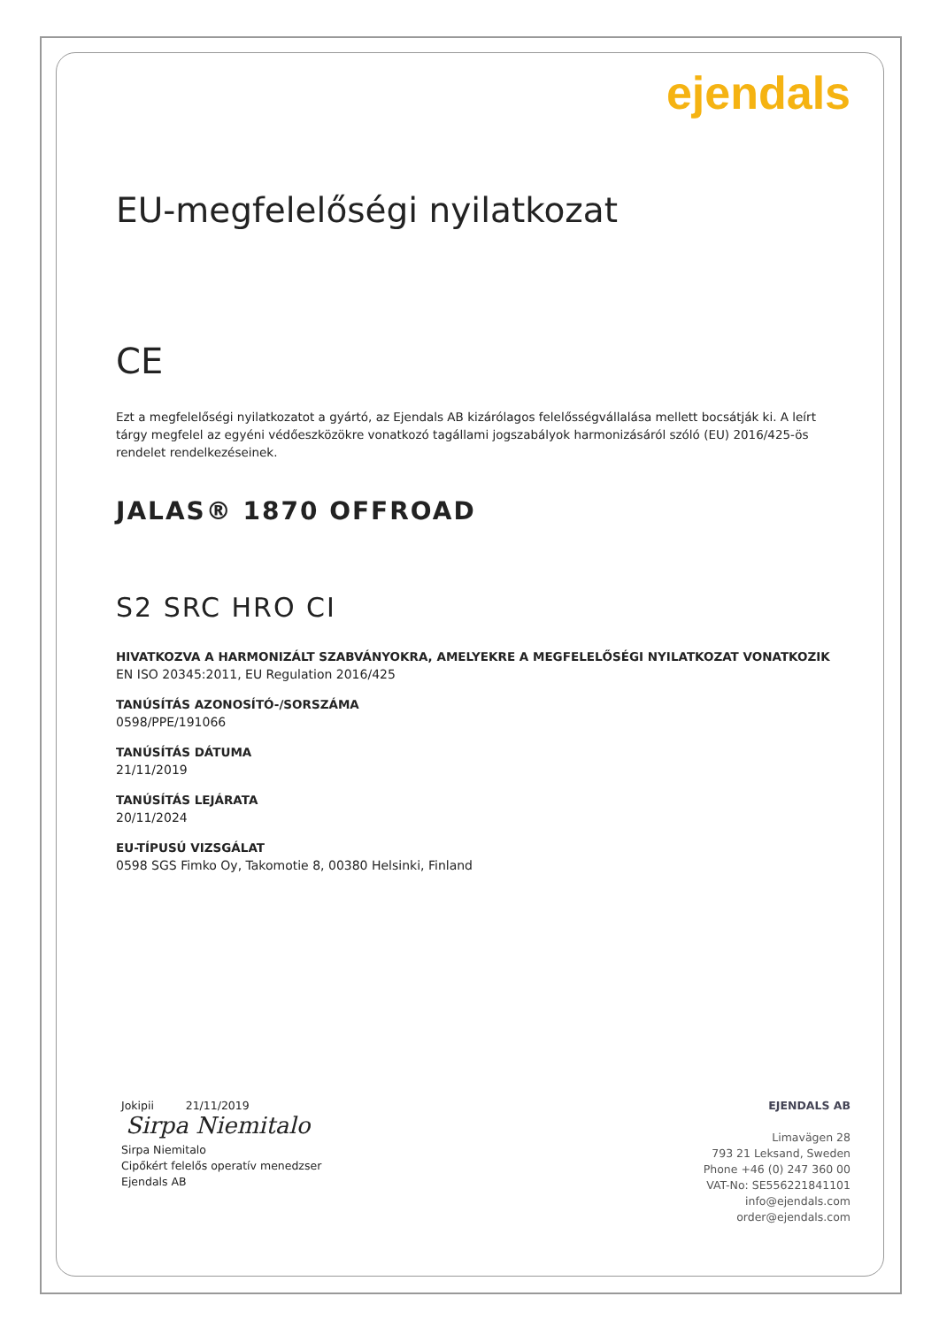ejendals
EU-megfelelőségi nyilatkozat
CE
Ezt a megfelelőségi nyilatkozatot a gyártó, az Ejendals AB kizárólagos felelősségvállalása mellett bocsátják ki. A leírt tárgy megfelel az egyéni védőeszközökre vonatkozó tagállami jogszabályok harmonizásáról szóló (EU) 2016/425-ös rendelet rendelkezéseinek.
JALAS® 1870 OFFROAD
S2 SRC HRO CI
HIVATKOZVA A HARMONIZÁLT SZABVÁNYOKRA, AMELYEKRE A MEGFELELŐSÉGI NYILATKOZAT VONATKOZIK
EN ISO 20345:2011, EU Regulation 2016/425
TANÚSÍTÁS AZONOSÍTÓ-/SORSZÁMA
0598/PPE/191066
TANÚSÍTÁS DÁTUMA
21/11/2019
TANÚSÍTÁS LEJÁRATA
20/11/2024
EU-TÍPUSÚ VIZSGÁLAT
0598 SGS Fimko Oy, Takomotie 8, 00380 Helsinki, Finland
Jokipii 21/11/2019
Sirpa Niemitalo
Sirpa Niemitalo
Cipőkért felelős operatív menedzser
Ejendals AB
EJENDALS AB
Limavägen 28
793 21 Leksand, Sweden
Phone +46 (0) 247 360 00
VAT-No: SE556221841101
info@ejendals.com
order@ejendals.com